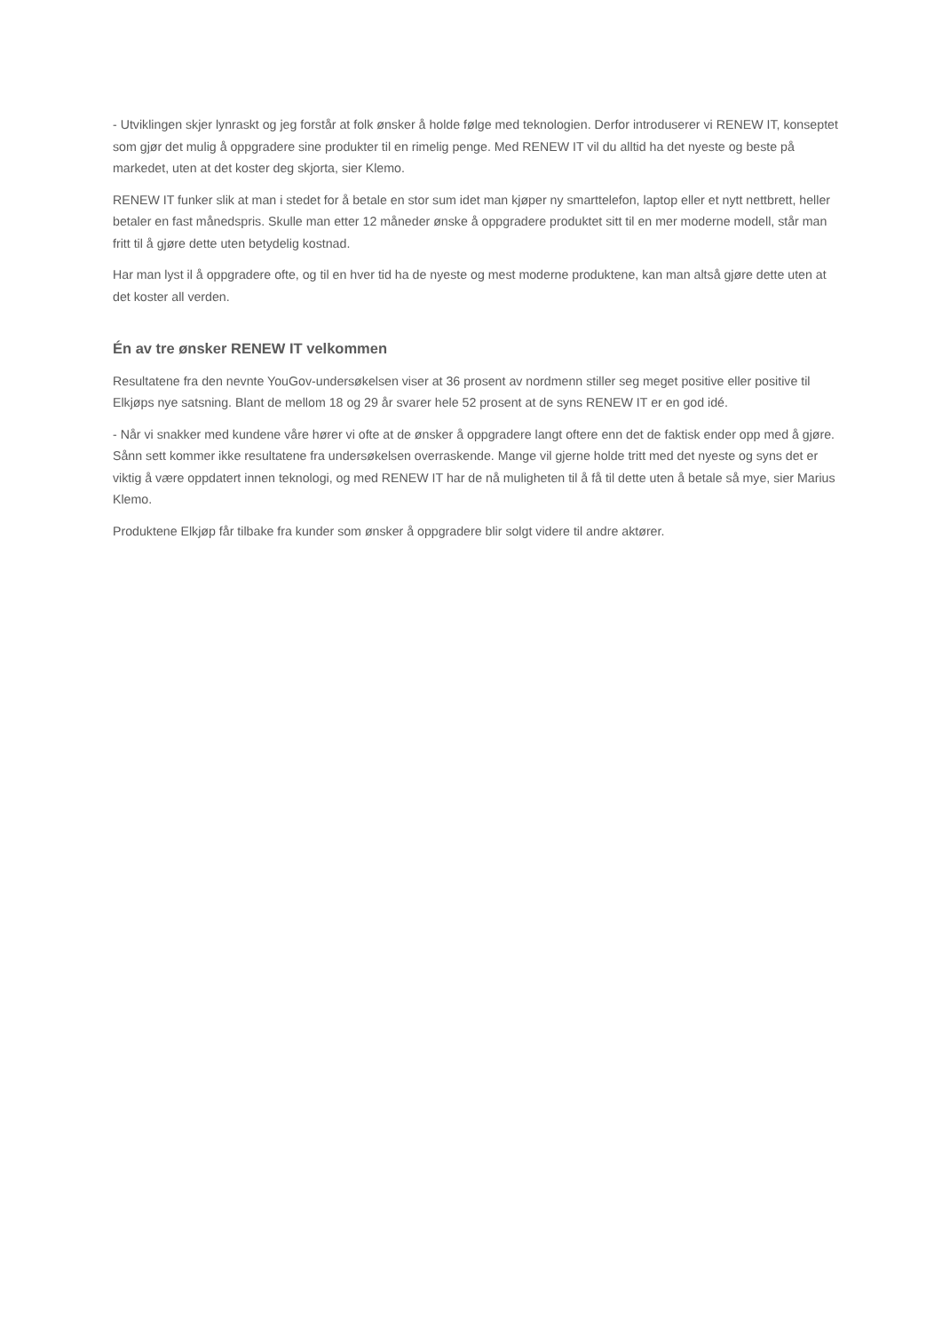- Utviklingen skjer lynraskt og jeg forstår at folk ønsker å holde følge med teknologien. Derfor introduserer vi RENEW IT, konseptet som gjør det mulig å oppgradere sine produkter til en rimelig penge. Med RENEW IT vil du alltid ha det nyeste og beste på markedet, uten at det koster deg skjorta, sier Klemo.
RENEW IT funker slik at man i stedet for å betale en stor sum idet man kjøper ny smarttelefon, laptop eller et nytt nettbrett, heller betaler en fast månedspris. Skulle man etter 12 måneder ønske å oppgradere produktet sitt til en mer moderne modell, står man fritt til å gjøre dette uten betydelig kostnad.
Har man lyst il å oppgradere ofte, og til en hver tid ha de nyeste og mest moderne produktene, kan man altså gjøre dette uten at det koster all verden.
Én av tre ønsker RENEW IT velkommen
Resultatene fra den nevnte YouGov-undersøkelsen viser at 36 prosent av nordmenn stiller seg meget positive eller positive til Elkjøps nye satsning. Blant de mellom 18 og 29 år svarer hele 52 prosent at de syns RENEW IT er en god idé.
- Når vi snakker med kundene våre hører vi ofte at de ønsker å oppgradere langt oftere enn det de faktisk ender opp med å gjøre. Sånn sett kommer ikke resultatene fra undersøkelsen overraskende. Mange vil gjerne holde tritt med det nyeste og syns det er viktig å være oppdatert innen teknologi, og med RENEW IT har de nå muligheten til å få til dette uten å betale så mye, sier Marius Klemo.
Produktene Elkjøp får tilbake fra kunder som ønsker å oppgradere blir solgt videre til andre aktører.